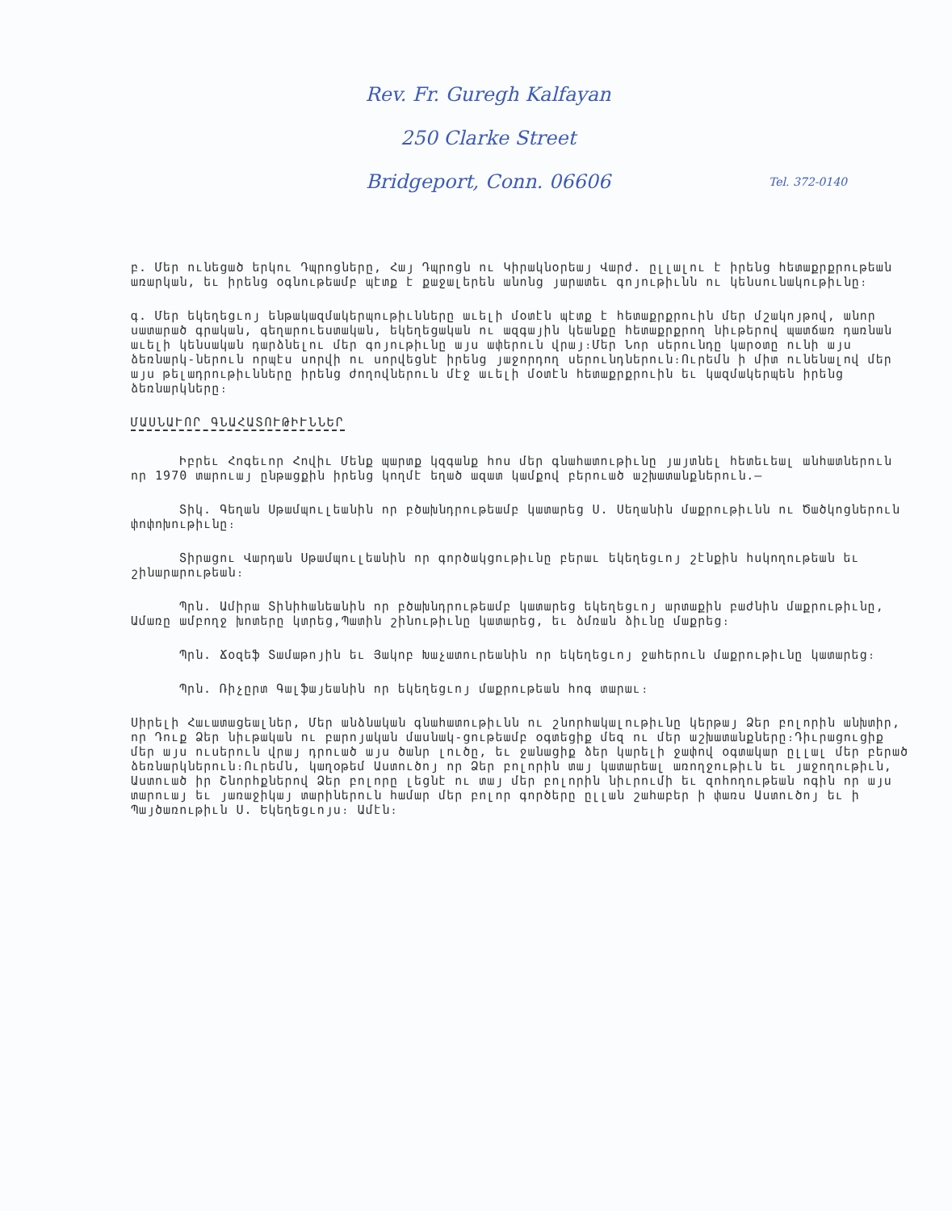Rev. Fr. Guregh Kalfayan
250 Clarke Street
Bridgeport, Conn. 06606 Tel. 372-0140
բ. Մեր ունեցած երկու Դպրոցները, Հայ Դպրոցն ու Կիրակնօրեայ Վարժ. ըլլալու է իրենց հետաքրքրութեան առարկան, եւ իրենց օգնութեամբ պէտք է քաջալերեն անոնց յարատեւ գոյութիւնն ու կենսունակութիւնը։
գ. Մեր եկեղեցւոյ ենթակազմակերպութիւնները աւելի մօտէն պէտք է հետաքրքրուին մեր մշակոյթով, անոր սատարած գրական, գեղարուեստական, եկեղեցական ու ազգային կեանքը հետաքրքրող նիւթերով պատճառ դառնան աւելի կենսական դարձնելու մեր գոյութիւնը այս ափերուն վրայ։Մեր Նոր սերունդը կարօտը ունի այս ձեռնարկ-ներուն որպէս սորվի ու սորվեցնէ իրենց յաջորդող սերունդներուն։Ուրեմն ի միտ ունենալով մեր այս թելադրութիւնները իրենց ժողովներուն մէջ աւելի մօտէն հետաքրքրուին եւ կազմակերպեն իրենց ձեռնարկները։
ՄԱՍՆԱՒՈՐ ԳՆԱՀԱՏՈՒԹԻՒՆՆԵՐ
Իբրեւ Հոգեւոր Հովիւ Մենք պարտք կզգանք հոս մեր գնահատութիւնը յայտնել հետեւեալ անհատներուն որ 1970 տարուայ ընթացքին իրենց կողմէ եղած ազատ կամքով բերուած աշխատանքներուն.—
Տիկ. Գեղան Սթամպուլեանին որ բծախնդրութեամբ կատարեց Ս. Սեղանին մաքրութիւնն ու Ծածկոցներուն փոփոխութիւնը։
Տիրացու Վարդան Սթամպուլեանին որ գործակցութիւնը բերաւ եկեղեցւոյ շէնքին հսկողութեան եւ շինարարութեան։
Պրն. Ամիրա Տինիհանեանին որ բծախնդրութեամբ կատարեց եկեղեցւոյ արտաքին բաժնին մաքրութիւնը, Ամառը ամբողջ խոտերը կտրեց,Պատին շինութիւնը կատարեց, եւ ձմռան ձիւնը մաքրեց։
Պրն. Ճօզեֆ Տամաթոյին եւ Յակոբ Խաչատուրեանին որ եկեղեցւոյ ջահերուն մաքրութիւնը կատարեց։
Պրն. Ռիչըրտ Գալֆայեանին որ եկեղեցւոյ մաքրութեան հոգ տարաւ։
Սիրելի Հաւատացեալներ, Մեր անձնական գնահատութիւնն ու շնորհակալութիւնը կերթայ Ձեր բոլորին անխտիր, որ Դուք Ձեր նիւթական ու բարոյական մասնակ-ցութեամբ օգտեցիք մեզ ու մեր աշխատանքները։Դիւրացուցիք մեր այս ուսերուն վրայ դրուած այս ծանր լուծը, եւ ջանացիք ձեր կարելի ջափով օգտակար ըլլալ մեր բերած ձեռնարկներուն։Ուրեմն, կաղօթեմ Աստուծոյ որ Ձեր բոլորին տայ կատարեալ առողջութիւն եւ յաջողութիւն, Աստուած իր Շնորհքներով Ձեր բոլորը լեցնէ ու տայ մեր բոլորին նիւրումի եւ զոհողութեան ոգին որ այս տարուայ եւ յառաջիկայ տարիներուն համար մեր բոլոր գործերը ըլլան շահաբեր ի փառս Աստուծոյ եւ ի Պայծառութիւն Ս. Եկեղեցւոյս։ Ամէն։